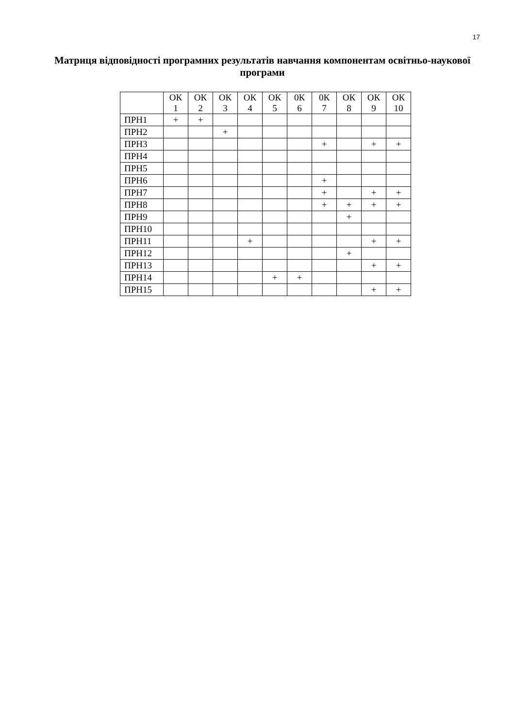17
Матриця відповідності програмних результатів навчання компонентам освітньо-наукової програми
| | ОК 1 | ОК 2 | ОК 3 | ОК 4 | ОК 5 | 0К 6 | 0К 7 | ОК 8 | ОК 9 | ОК 10 |
| --- | --- | --- | --- | --- | --- | --- | --- | --- | --- | --- |
| ПРН1 | + | + | | | | | | | | |
| ПРН2 | | | + | | | | | | | |
| ПРН3 | | | | | | | + | | + | + |
| ПРН4 | | | | | | | | | | |
| ПРН5 | | | | | | | | | | |
| ПРН6 | | | | | | | + | | | |
| ПРН7 | | | | | | | + | | + | + |
| ПРН8 | | | | | | | + | + | + | + |
| ПРН9 | | | | | | | | + | | |
| ПРН10 | | | | | | | | | | |
| ПРН11 | | | | + | | | | | + | + |
| ПРН12 | | | | | | | | + | | |
| ПРН13 | | | | | | | | | + | + |
| ПРН14 | | | | | + | + | | | | |
| ПРН15 | | | | | | | | | + | + |